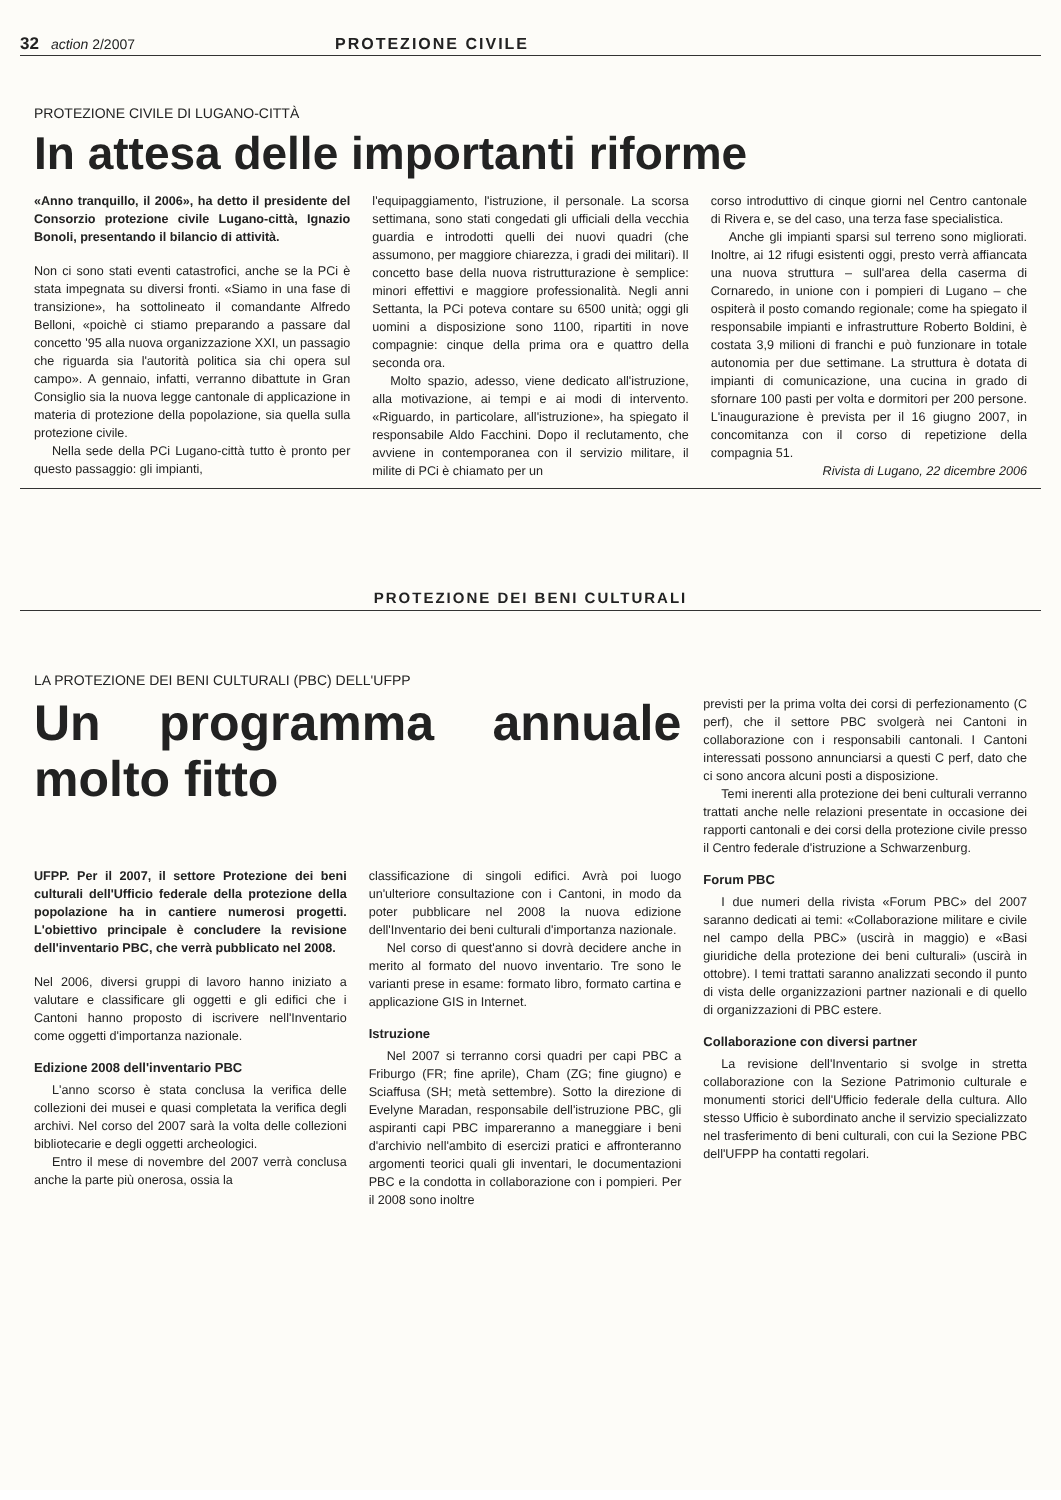32 action 2/2007 PROTEZIONE CIVILE
PROTEZIONE CIVILE DI LUGANO-CITTÀ
In attesa delle importanti riforme
«Anno tranquillo, il 2006», ha detto il presidente del Consorzio protezione civile Lugano-città, Ignazio Bonoli, presentando il bilancio di attività.
Non ci sono stati eventi catastrofici, anche se la PCi è stata impegnata su diversi fronti. «Siamo in una fase di transizione», ha sottolineato il comandante Alfredo Belloni, «poichè ci stiamo preparando a passare dal concetto '95 alla nuova organizzazione XXI, un passagio che riguarda sia l'autorità politica sia chi opera sul campo». A gennaio, infatti, verranno dibattute in Gran Consiglio sia la nuova legge cantonale di applicazione in materia di protezione della popolazione, sia quella sulla protezione civile.
Nella sede della PCi Lugano-città tutto è pronto per questo passaggio: gli impianti,
l'equipaggiamento, l'istruzione, il personale. La scorsa settimana, sono stati congedati gli ufficiali della vecchia guardia e introdotti quelli dei nuovi quadri (che assumono, per maggiore chiarezza, i gradi dei militari). Il concetto base della nuova ristrutturazione è semplice: minori effettivi e maggiore professionalità. Negli anni Settanta, la PCi poteva contare su 6500 unità; oggi gli uomini a disposizione sono 1100, ripartiti in nove compagnie: cinque della prima ora e quattro della seconda ora.
Molto spazio, adesso, viene dedicato all'istruzione, alla motivazione, ai tempi e ai modi di intervento. «Riguardo, in particolare, all'istruzione», ha spiegato il responsabile Aldo Facchini. Dopo il reclutamento, che avviene in contemporanea con il servizio militare, il milite di PCi è chiamato per un
corso introduttivo di cinque giorni nel Centro cantonale di Rivera e, se del caso, una terza fase specialistica.
Anche gli impianti sparsi sul terreno sono migliorati. Inoltre, ai 12 rifugi esistenti oggi, presto verrà affiancata una nuova struttura – sull'area della caserma di Cornaredo, in unione con i pompieri di Lugano – che ospiterà il posto comando regionale; come ha spiegato il responsabile impianti e infrastrutture Roberto Boldini, è costata 3,9 milioni di franchi e può funzionare in totale autonomia per due settimane. La struttura è dotata di impianti di comunicazione, una cucina in grado di sfornare 100 pasti per volta e dormitori per 200 persone. L'inaugurazione è prevista per il 16 giugno 2007, in concomitanza con il corso di repetizione della compagnia 51.
Rivista di Lugano, 22 dicembre 2006
PROTEZIONE DEI BENI CULTURALI
LA PROTEZIONE DEI BENI CULTURALI (PBC) DELL'UFPP
Un programma annuale molto fitto
UFPP. Per il 2007, il settore Protezione dei beni culturali dell'Ufficio federale della protezione della popolazione ha in cantiere numerosi progetti. L'obiettivo principale è concludere la revisione dell'inventario PBC, che verrà pubblicato nel 2008.
Nel 2006, diversi gruppi di lavoro hanno iniziato a valutare e classificare gli oggetti e gli edifici che i Cantoni hanno proposto di iscrivere nell'Inventario come oggetti d'importanza nazionale.
Edizione 2008 dell'inventario PBC
L'anno scorso è stata conclusa la verifica delle collezioni dei musei e quasi completata la verifica degli archivi. Nel corso del 2007 sarà la volta delle collezioni bibliotecarie e degli oggetti archeologici.
Entro il mese di novembre del 2007 verrà conclusa anche la parte più onerosa, ossia la
classificazione di singoli edifici. Avrà poi luogo un'ulteriore consultazione con i Cantoni, in modo da poter pubblicare nel 2008 la nuova edizione dell'Inventario dei beni culturali d'importanza nazionale.
Nel corso di quest'anno si dovrà decidere anche in merito al formato del nuovo inventario. Tre sono le varianti prese in esame: formato libro, formato cartina e applicazione GIS in Internet.
Istruzione
Nel 2007 si terranno corsi quadri per capi PBC a Friburgo (FR; fine aprile), Cham (ZG; fine giugno) e Sciaffusa (SH; metà settembre). Sotto la direzione di Evelyne Maradan, responsabile dell'istruzione PBC, gli aspiranti capi PBC impareranno a maneggiare i beni d'archivio nell'ambito di esercizi pratici e affronteranno argomenti teorici quali gli inventari, le documentazioni PBC e la condotta in collaborazione con i pompieri. Per il 2008 sono inoltre
previsti per la prima volta dei corsi di perfezionamento (C perf), che il settore PBC svolgerà nei Cantoni in collaborazione con i responsabili cantonali. I Cantoni interessati possono annunciarsi a questi C perf, dato che ci sono ancora alcuni posti a disposizione.
Temi inerenti alla protezione dei beni culturali verranno trattati anche nelle relazioni presentate in occasione dei rapporti cantonali e dei corsi della protezione civile presso il Centro federale d'istruzione a Schwarzenburg.
Forum PBC
I due numeri della rivista «Forum PBC» del 2007 saranno dedicati ai temi: «Collaborazione militare e civile nel campo della PBC» (uscirà in maggio) e «Basi giuridiche della protezione dei beni culturali» (uscirà in ottobre). I temi trattati saranno analizzati secondo il punto di vista delle organizzazioni partner nazionali e di quello di organizzazioni di PBC estere.
Collaborazione con diversi partner
La revisione dell'Inventario si svolge in stretta collaborazione con la Sezione Patrimonio culturale e monumenti storici dell'Ufficio federale della cultura. Allo stesso Ufficio è subordinato anche il servizio specializzato nel trasferimento di beni culturali, con cui la Sezione PBC dell'UFPP ha contatti regolari.